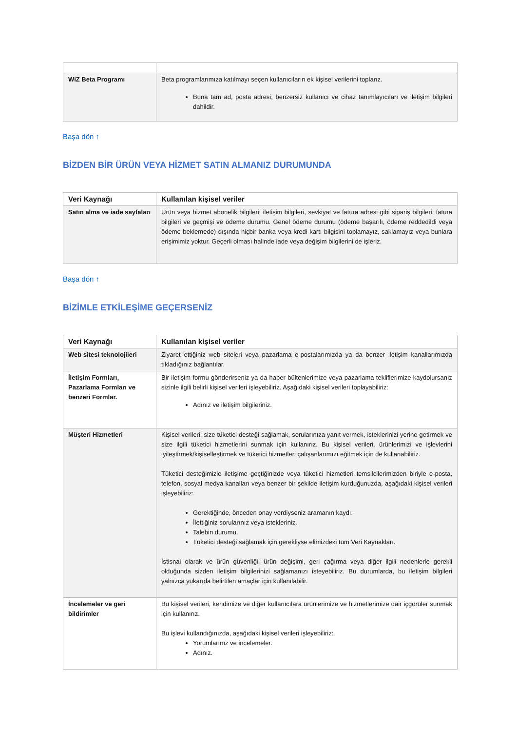| WiZ Beta Programı | Beta programlarımıza katılmayı seçen kullanıcıların ek kişisel verilerini toplarız. Buna tam ad, posta adresi, benzersiz kullanıcı ve cihaz tanımlayıcıları ve iletişim bilgileri dahildir. |
Başa dön ↑
BİZDEN BİR ÜRÜN VEYA HİZMET SATIN ALMANIZ DURUMUNDA
| Veri Kaynağı | Kullanılan kişisel veriler |
| --- | --- |
| Satın alma ve iade sayfaları | Ürün veya hizmet abonelik bilgileri; iletişim bilgileri, sevkiyat ve fatura adresi gibi sipariş bilgileri; fatura bilgileri ve geçmişi ve ödeme durumu. Genel ödeme durumu (ödeme başarılı, ödeme reddedildi veya ödeme beklemede) dışında hiçbir banka veya kredi kartı bilgisini toplamayız, saklamayız veya bunlara erişimimiz yoktur. Geçerli olması halinde iade veya değişim bilgilerini de işleriz. |
Başa dön ↑
BİZİMLE ETKİLEŞİME GEÇERSENİZ
| Veri Kaynağı | Kullanılan kişisel veriler |
| --- | --- |
| Web sitesi teknolojileri | Ziyaret ettiğiniz web siteleri veya pazarlama e-postalarımızda ya da benzer iletişim kanallarımızda tıkladığınız bağlantılar. |
| İletişim Formları, Pazarlama Formları ve benzeri Formlar. | Bir iletişim formu gönderirseniz ya da haber bültenlerimize veya pazarlama tekliflerimize kaydolursanız sizinle ilgili belirli kişisel verileri işleyebiliriz. Aşağıdaki kişisel verileri toplayabiliriz: Adınız ve iletişim bilgileriniz. |
| Müşteri Hizmetleri | Kişisel verileri, size tüketici desteği sağlamak, sorularınıza yanıt vermek, isteklerinizi yerine getirmek ve size ilgili tüketici hizmetlerini sunmak için kullanırız. Bu kişisel verileri, ürünlerimizi ve işlevlerini iyileştirmek/kişiselleştirmek ve tüketici hizmetleri çalışanlarımızı eğitmek için de kullanabiliriz. Tüketici desteğimizle iletişime geçtiğinizde veya tüketici hizmetleri temsilcilerimizden biriyle e-posta, telefon, sosyal medya kanalları veya benzer bir şekilde iletişim kurduğunuzda, aşağıdaki kişisel verileri işleyebiliriz: Gerektiğinde, önceden onay verdiyseniz aramanın kaydı. İlettiğiniz sorularınız veya istekleriniz. Talebin durumu. Tüketici desteği sağlamak için gerekliyse elimizdeki tüm Veri Kaynakları. İstisnai olarak ve ürün güvenliği, ürün değişimi, geri çağırma veya diğer ilgili nedenlerle gerekli olduğunda sizden iletişim bilgilerinizi sağlamanızı isteyebiliriz. Bu durumlarda, bu iletişim bilgileri yalnızca yukarıda belirtilen amaçlar için kullanılabilir. |
| İncelemeler ve geri bildirimler | Bu kişisel verileri, kendimize ve diğer kullanıcılara ürünlerimize ve hizmetlerimize dair içgörüler sunmak için kullanırız. Bu işlevi kullandığınızda, aşağıdaki kişisel verileri işleyebiliriz: Yorumlarınız ve incelemeler. Adınız. |